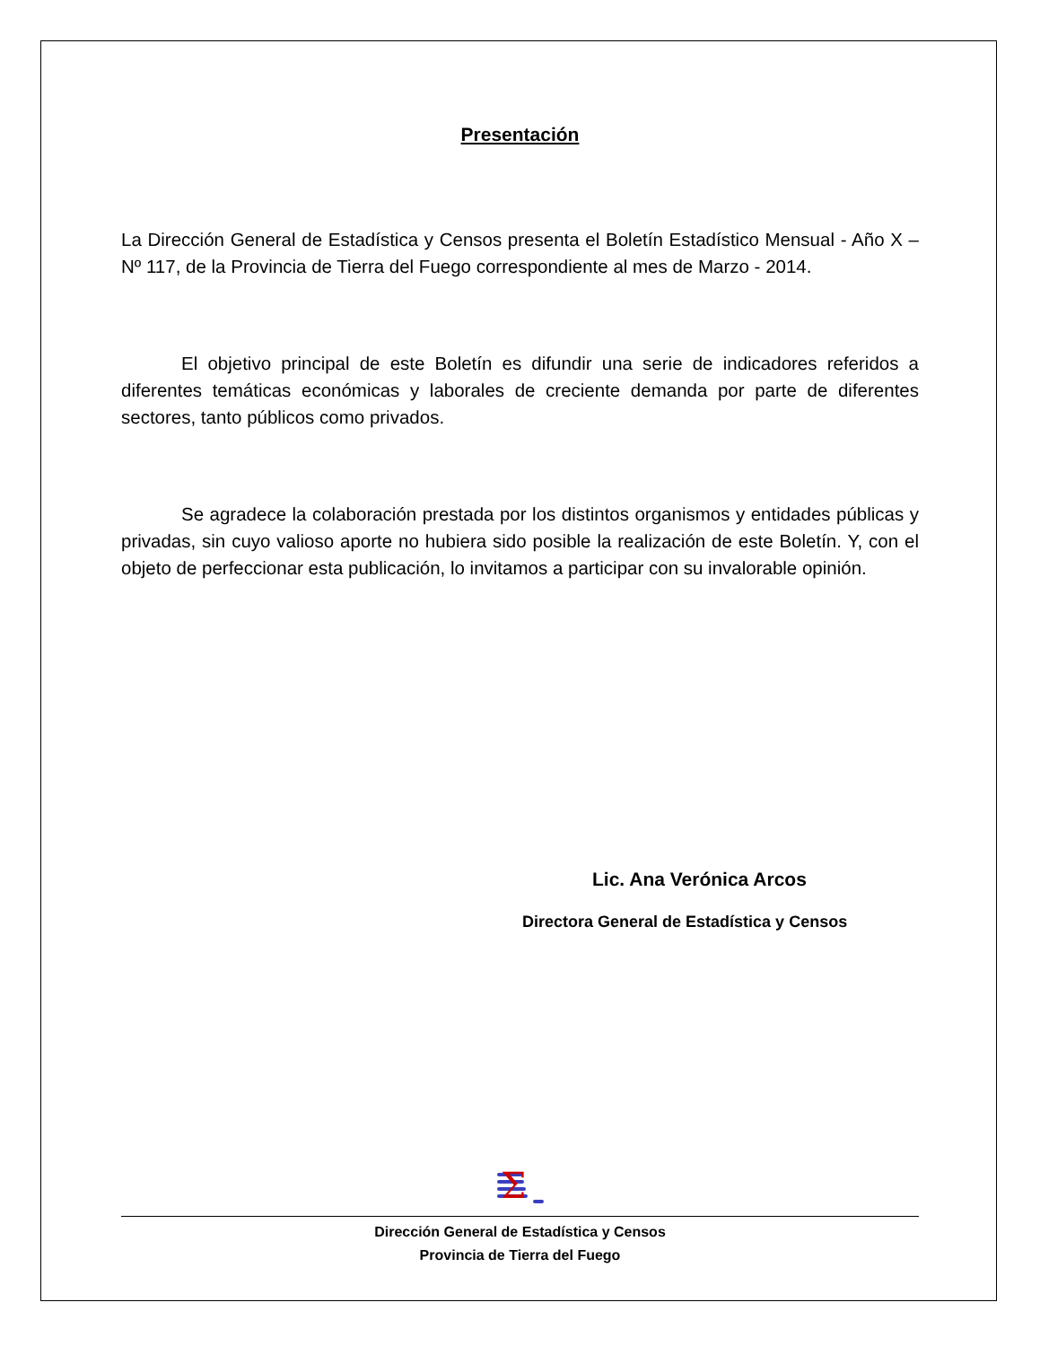Presentación
La Dirección General de Estadística y Censos presenta el Boletín Estadístico Mensual - Año X – Nº 117, de la Provincia de Tierra del Fuego correspondiente al mes de Marzo - 2014.
El objetivo principal de este Boletín es difundir una serie de indicadores referidos a diferentes temáticas económicas y laborales de creciente demanda por parte de diferentes sectores, tanto públicos como privados.
Se agradece la colaboración prestada por los distintos organismos y entidades públicas y privadas, sin cuyo valioso aporte no hubiera sido posible la realización de este Boletín. Y, con el objeto de perfeccionar esta publicación, lo invitamos a participar con su invalorable opinión.
Lic. Ana Verónica Arcos
Directora General de Estadística y Censos
Σ
Dirección General de Estadística y Censos
Provincia de Tierra del Fuego